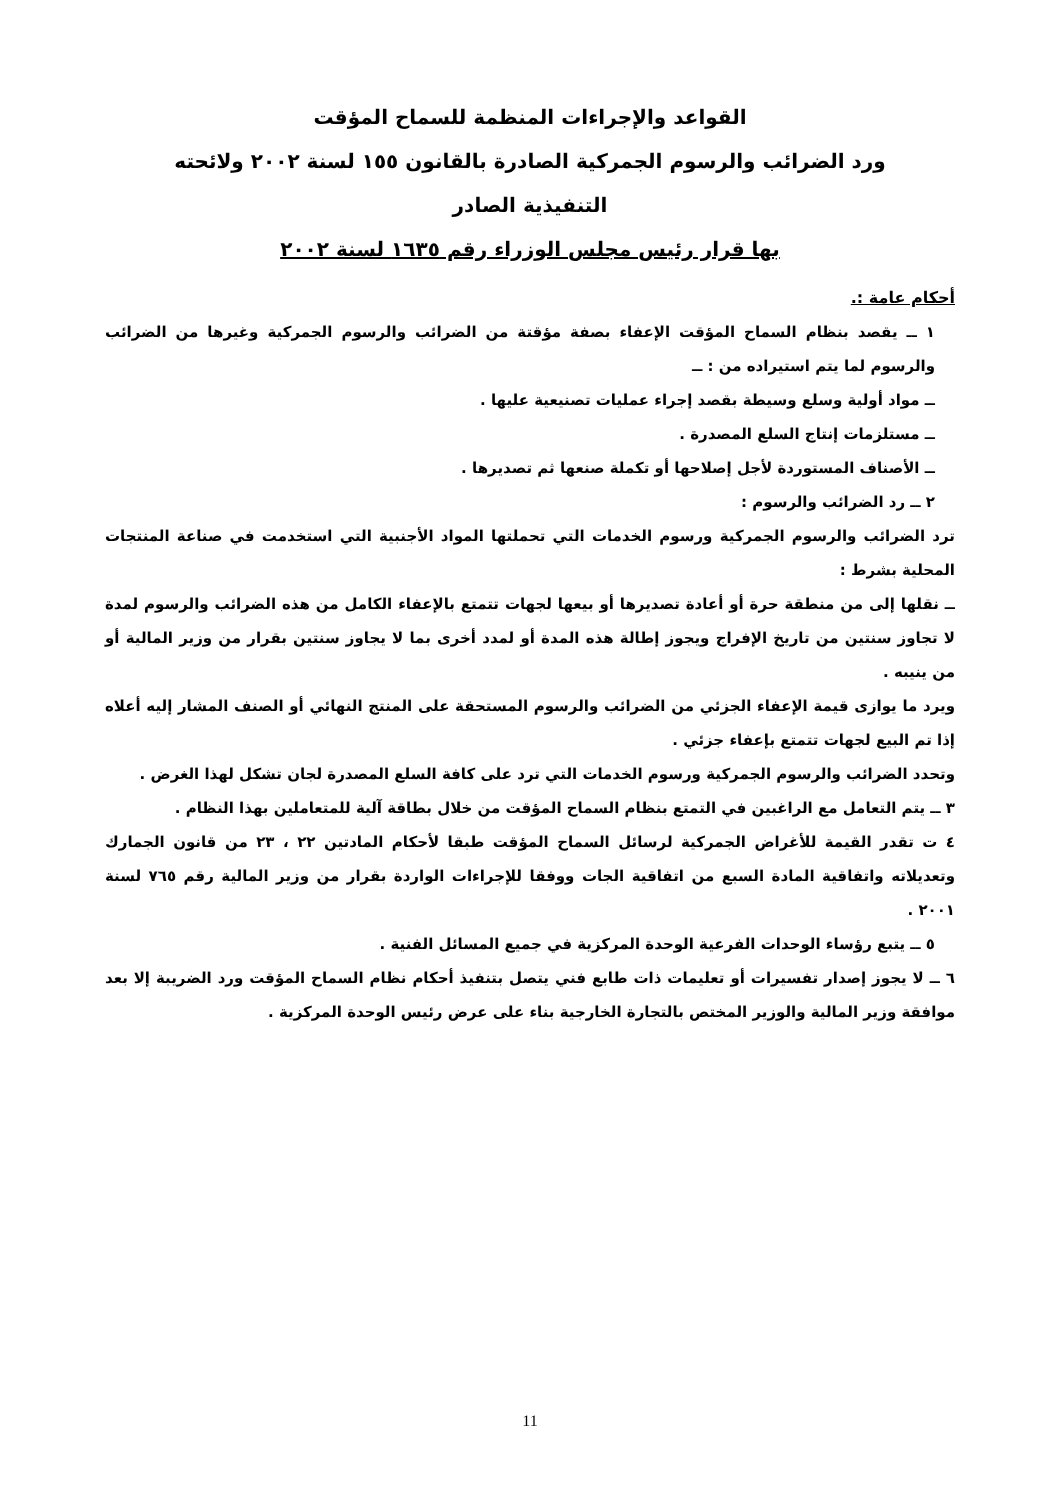القواعد والإجراءات المنظمة للسماح المؤقت
ورد الضرائب والرسوم الجمركية الصادرة بالقانون ١٥٥ لسنة ٢٠٠٢ ولائحته
التنفيذية الصادر
بها قرار رئيس مجلس الوزراء رقم ١٦٣٥ لسنة ٢٠٠٢
أحكام عامة :.
١ ــ يقصد بنظام السماح المؤقت الإعفاء بصفة مؤقتة من الضرائب والرسوم الجمركية وغيرها من الضرائب والرسوم لما يتم استيراده من : ــ
ــ مواد أولية وسلع وسيطة بقصد إجراء عمليات تصنيعية عليها .
ــ مستلزمات إنتاج السلع المصدرة .
ــ الأصناف المستوردة لأجل إصلاحها أو تكملة صنعها ثم تصديرها .
٢ ــ رد الضرائب والرسوم :
ترد الضرائب والرسوم الجمركية ورسوم الخدمات التي تحملتها المواد الأجنبية التي استخدمت في صناعة المنتجات المحلية بشرط :
ــ نقلها إلى من منطقة حرة أو أعادة تصديرها أو بيعها لجهات تتمتع بالإعفاء الكامل من هذه الضرائب والرسوم لمدة لا تجاوز سنتين من تاريخ الإفراج ويجوز إطالة هذه المدة أو لمدد أخرى بما لا يجاوز سنتين بقرار من وزير المالية أو من ينيبه .
ويرد ما يوازى قيمة الإعفاء الجزئي من الضرائب والرسوم المستحقة على المنتج النهائي أو الصنف المشار إليه أعلاه إذا تم البيع لجهات تتمتع بإعفاء جزئي .
وتحدد الضرائب والرسوم الجمركية ورسوم الخدمات التي ترد على كافة السلع المصدرة لجان تشكل لهذا الغرض .
٣ ــ يتم التعامل مع الراغبين في التمتع بنظام السماح المؤقت من خلال بطاقة آلية للمتعاملين بهذا النظام .
٤ ت تقدر القيمة للأغراض الجمركية لرسائل السماح المؤقت طبقا لأحكام المادتين ٢٢ ، ٢٣ من قانون الجمارك وتعديلاته واتفاقية المادة السبع من اتفاقية الجات ووفقا للإجراءات الواردة بقرار من وزير المالية رقم ٧٦٥ لسنة ٢٠٠١ .
٥ ــ يتبع رؤساء الوحدات الفرعية الوحدة المركزية في جميع المسائل الفنية .
٦ ــ لا يجوز إصدار تفسيرات أو تعليمات ذات طابع فني يتصل بتنفيذ أحكام نظام السماح المؤقت ورد الضريبة إلا بعد موافقة وزير المالية والوزير المختص بالتجارة الخارجية بناء على عرض رئيس الوحدة المركزية .
11